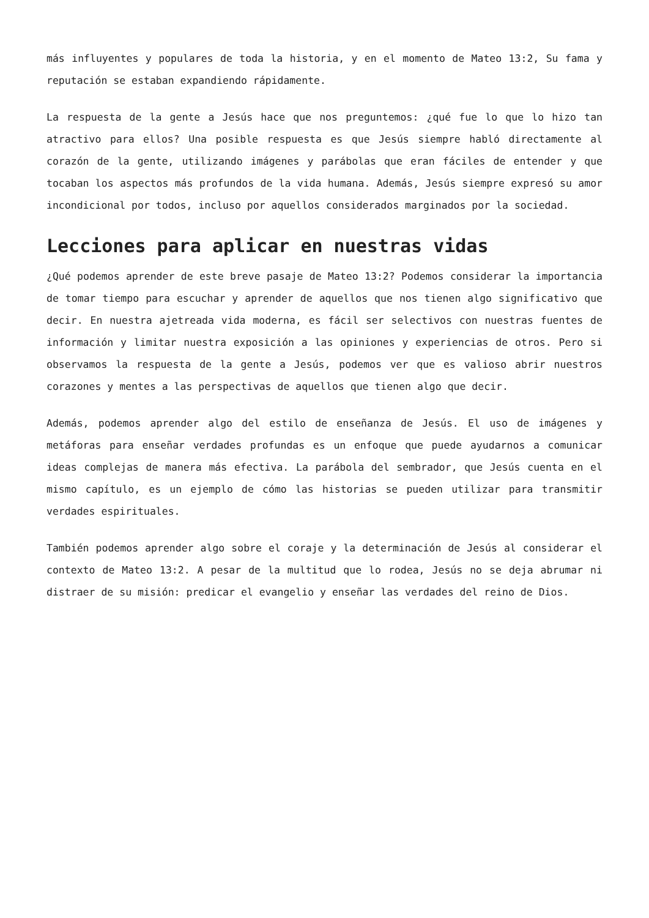más influyentes y populares de toda la historia, y en el momento de Mateo 13:2, Su fama y reputación se estaban expandiendo rápidamente.
La respuesta de la gente a Jesús hace que nos preguntemos: ¿qué fue lo que lo hizo tan atractivo para ellos? Una posible respuesta es que Jesús siempre habló directamente al corazón de la gente, utilizando imágenes y parábolas que eran fáciles de entender y que tocaban los aspectos más profundos de la vida humana. Además, Jesús siempre expresó su amor incondicional por todos, incluso por aquellos considerados marginados por la sociedad.
Lecciones para aplicar en nuestras vidas
¿Qué podemos aprender de este breve pasaje de Mateo 13:2? Podemos considerar la importancia de tomar tiempo para escuchar y aprender de aquellos que nos tienen algo significativo que decir. En nuestra ajetreada vida moderna, es fácil ser selectivos con nuestras fuentes de información y limitar nuestra exposición a las opiniones y experiencias de otros. Pero si observamos la respuesta de la gente a Jesús, podemos ver que es valioso abrir nuestros corazones y mentes a las perspectivas de aquellos que tienen algo que decir.
Además, podemos aprender algo del estilo de enseñanza de Jesús. El uso de imágenes y metáforas para enseñar verdades profundas es un enfoque que puede ayudarnos a comunicar ideas complejas de manera más efectiva. La parábola del sembrador, que Jesús cuenta en el mismo capítulo, es un ejemplo de cómo las historias se pueden utilizar para transmitir verdades espirituales.
También podemos aprender algo sobre el coraje y la determinación de Jesús al considerar el contexto de Mateo 13:2. A pesar de la multitud que lo rodea, Jesús no se deja abrumar ni distraer de su misión: predicar el evangelio y enseñar las verdades del reino de Dios.